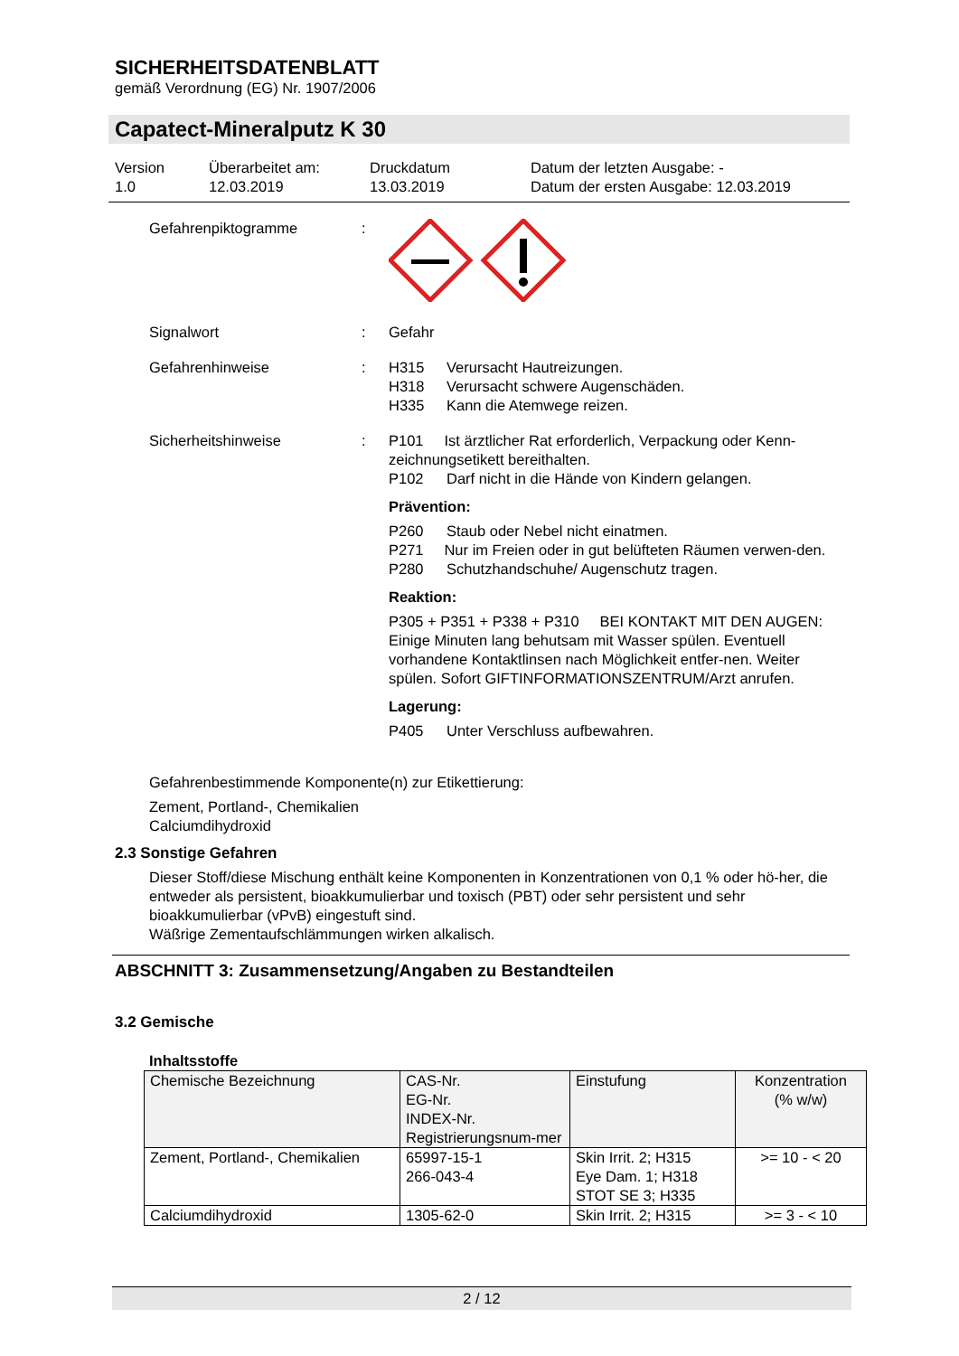SICHERHEITSDATENBLATT
gemäß Verordnung (EG) Nr. 1907/2006
Capatect-Mineralputz K 30
Version
1.0
Überarbeitet am:
12.03.2019
Druckdatum
13.03.2019
Datum der letzten Ausgabe: -
Datum der ersten Ausgabe: 12.03.2019
Gefahrenpiktogramme :
Signalwort : Gefahr
Gefahrenhinweise : H315 Verursacht Hautreizungen.
H318 Verursacht schwere Augenschäden.
H335 Kann die Atemwege reizen.
Sicherheitshinweise : P101 Ist ärztlicher Rat erforderlich, Verpackung oder Kenn-zeichnungsetikett bereithalten.
P102 Darf nicht in die Hände von Kindern gelangen.
Prävention:
P260 Staub oder Nebel nicht einatmen.
P271 Nur im Freien oder in gut belüfteten Räumen verwen-den.
P280 Schutzhandschuhe/ Augenschutz tragen.
Reaktion:
P305 + P351 + P338 + P310 BEI KONTAKT MIT DEN AUGEN: Einige Minuten lang behutsam mit Wasser spülen. Eventuell vorhandene Kontaktlinsen nach Möglichkeit entfer-nen. Weiter spülen. Sofort GIFTINFORMATIONSZENTRUM/Arzt anrufen.
Lagerung:
P405 Unter Verschluss aufbewahren.
Gefahrenbestimmende Komponente(n) zur Etikettierung:
Zement, Portland-, Chemikalien
Calciumdihydroxid
2.3 Sonstige Gefahren
Dieser Stoff/diese Mischung enthält keine Komponenten in Konzentrationen von 0,1 % oder hö-her, die entweder als persistent, bioakkumulierbar und toxisch (PBT) oder sehr persistent und sehr bioakkumulierbar (vPvB) eingestuft sind.
Wäßrige Zementaufschlämmungen wirken alkalisch.
ABSCHNITT 3: Zusammensetzung/Angaben zu Bestandteilen
3.2 Gemische
Inhaltsstoffe
| Chemische Bezeichnung | CAS-Nr. EG-Nr. INDEX-Nr. Registrierungsnum-mer | Einstufung | Konzentration (% w/w) |
| Zement, Portland-, Chemikalien | 65997-15-1 266-043-4 | Skin Irrit. 2; H315 Eye Dam. 1; H318 STOT SE 3; H335 | >= 10 - < 20 |
| Calciumdihydroxid | 1305-62-0 | Skin Irrit. 2; H315 | >= 3 - < 10 |
2 / 12